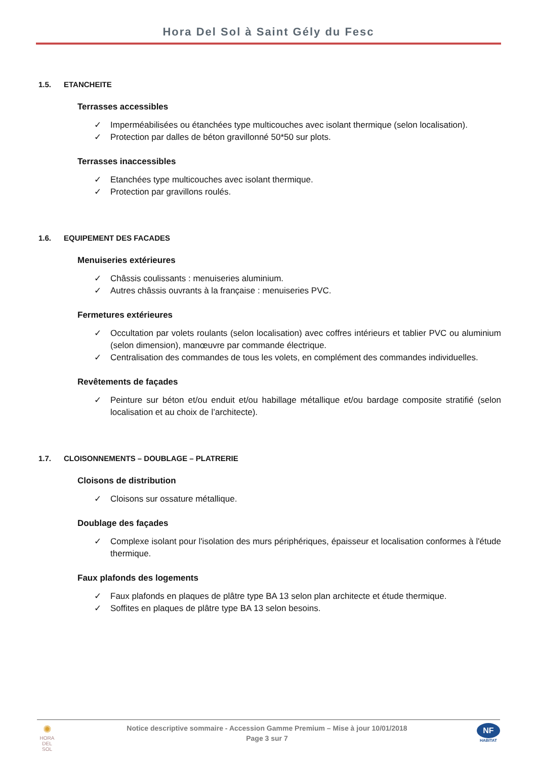Hora Del Sol à Saint Gély du Fesc
1.5. ETANCHEITE
Terrasses accessibles
✓ Imperméabilisées ou étanchées type multicouches avec isolant thermique (selon localisation).
✓ Protection par dalles de béton gravillonné 50*50 sur plots.
Terrasses inaccessibles
✓ Etanchées type multicouches avec isolant thermique.
✓ Protection par gravillons roulés.
1.6. EQUIPEMENT DES FACADES
Menuiseries extérieures
✓ Châssis coulissants : menuiseries aluminium.
✓ Autres châssis ouvrants à la française : menuiseries PVC.
Fermetures extérieures
✓ Occultation par volets roulants (selon localisation) avec coffres intérieurs et tablier PVC ou aluminium (selon dimension), manœuvre par commande électrique.
✓ Centralisation des commandes de tous les volets, en complément des commandes individuelles.
Revêtements de façades
✓ Peinture sur béton et/ou enduit et/ou habillage métallique et/ou bardage composite stratifié (selon localisation et au choix de l’architecte).
1.7. CLOISONNEMENTS – DOUBLAGE – PLATRERIE
Cloisons de distribution
✓ Cloisons sur ossature métallique.
Doublage des façades
✓ Complexe isolant pour l'isolation des murs périphériques, épaisseur et localisation conformes à l'étude thermique.
Faux plafonds des logements
✓ Faux plafonds en plaques de plâtre type BA 13 selon plan architecte et étude thermique.
✓ Soffites en plaques de plâtre type BA 13 selon besoins.
✺
HORA
DEL SOL
Notice descriptive sommaire - Accession Gamme Premium – Mise à jour 10/01/2018
Page 3 sur 7
NF
HABITAT